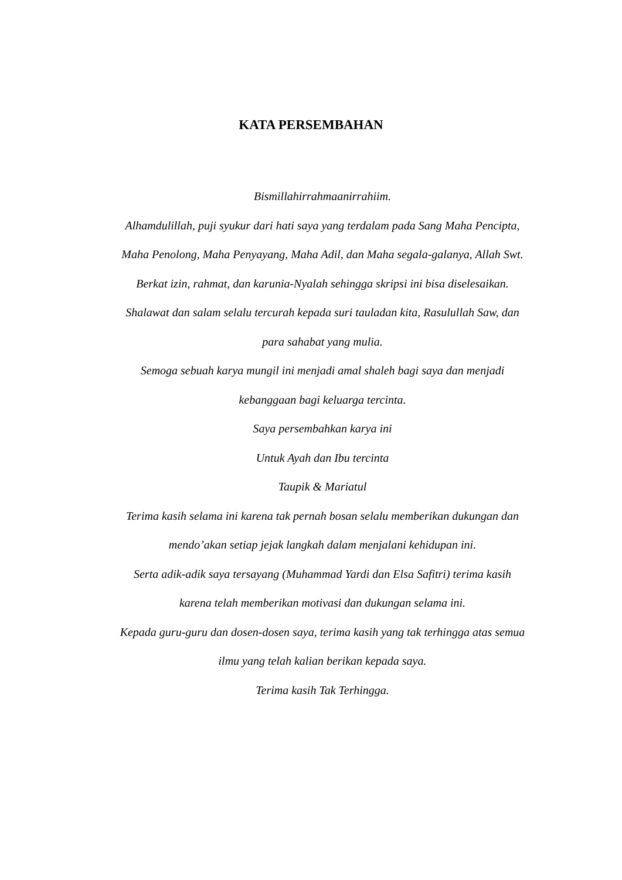KATA PERSEMBAHAN
Bismillahirrahmaanirrahiim.
Alhamdulillah, puji syukur dari hati saya yang terdalam pada Sang Maha Pencipta, Maha Penolong, Maha Penyayang, Maha Adil, dan Maha segala-galanya, Allah Swt. Berkat izin, rahmat, dan karunia-Nyalah sehingga skripsi ini bisa diselesaikan.
Shalawat dan salam selalu tercurah kepada suri tauladan kita, Rasulullah Saw, dan para sahabat yang mulia.
Semoga sebuah karya mungil ini menjadi amal shaleh bagi saya dan menjadi kebanggaan bagi keluarga tercinta.
Saya persembahkan karya ini
Untuk Ayah dan Ibu tercinta
Taupik & Mariatul
Terima kasih selama ini karena tak pernah bosan selalu memberikan dukungan dan mendo’akan setiap jejak langkah dalam menjalani kehidupan ini.
Serta adik-adik saya tersayang (Muhammad Yardi dan Elsa Safitri) terima kasih karena telah memberikan motivasi dan dukungan selama ini.
Kepada guru-guru dan dosen-dosen saya, terima kasih yang tak terhingga atas semua ilmu yang telah kalian berikan kepada saya.
Terima kasih Tak Terhingga.